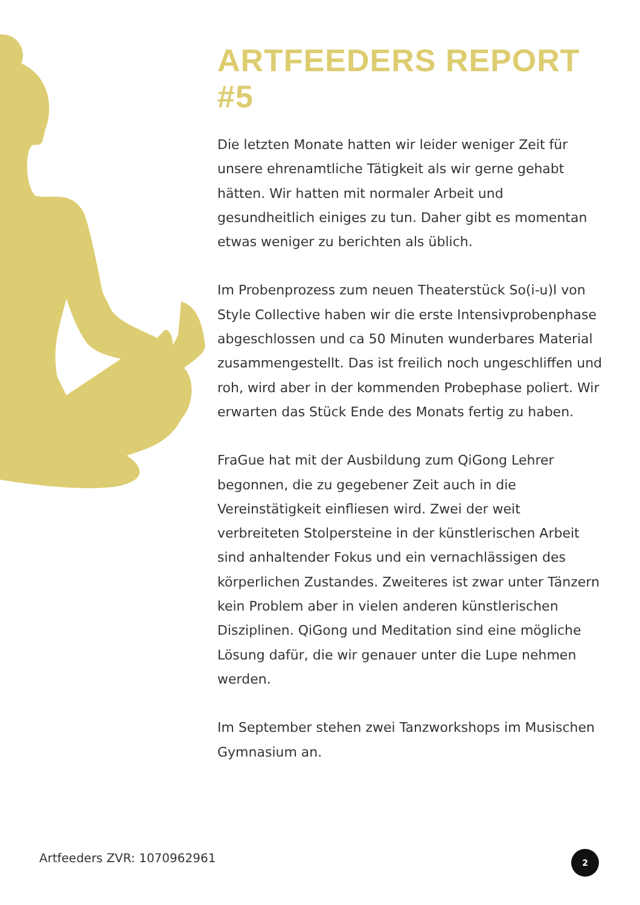ARTFEEDERS REPORT #5
Die letzten Monate hatten wir leider weniger Zeit für unsere ehrenamtliche Tätigkeit als wir gerne gehabt hätten. Wir hatten mit normaler Arbeit und gesundheitlich einiges zu tun. Daher gibt es momentan etwas weniger zu berichten als üblich.
Im Probenprozess zum neuen Theaterstück So(i-u)l von Style Collective haben wir die erste Intensivprobenphase abgeschlossen und ca 50 Minuten wunderbares Material zusammengestellt. Das ist freilich noch ungeschliffen und roh, wird aber in der kommenden Probephase poliert. Wir erwarten das Stück Ende des Monats fertig zu haben.
FraGue hat mit der Ausbildung zum QiGong Lehrer begonnen, die zu gegebener Zeit auch in die Vereinstätigkeit einfliesen wird. Zwei der weit verbreiteten Stolpersteine in der künstlerischen Arbeit sind anhaltender Fokus und ein vernachlässigen des körperlichen Zustandes. Zweiteres ist zwar unter Tänzern kein Problem aber in vielen anderen künstlerischen Disziplinen. QiGong und Meditation sind eine mögliche Lösung dafür, die wir genauer unter die Lupe nehmen werden.
Im September stehen zwei Tanzworkshops im Musischen Gymnasium an.
Artfeeders ZVR: 1070962961 2